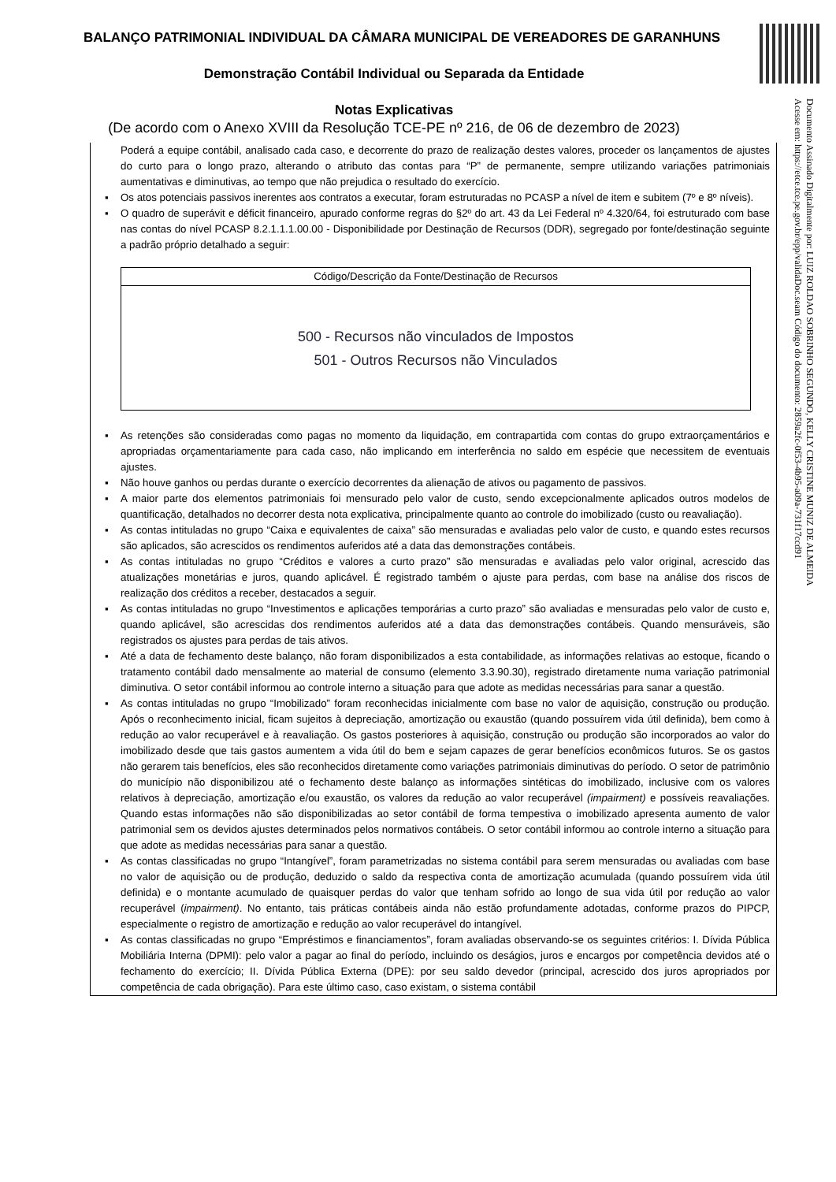BALANÇO PATRIMONIAL INDIVIDUAL DA CÂMARA MUNICIPAL DE VEREADORES DE GARANHUNS
Demonstração Contábil Individual ou Separada da Entidade
Notas Explicativas
(De acordo com o Anexo XVIII da Resolução TCE-PE nº 216, de 06 de dezembro de 2023)
Documento Assinado Digitalmente por: LUIZ ROLDAO SOBRINHO SEGUNDO, KELLY CRISTINE MUNIZ DE ALMEIDA
Acesse em: https://etce.tce.pe.gov.br/epp/validaDoc.seam Código do documento: 2859a2fc-0f53-4b95-a09a-731f17ccd91
Poderá a equipe contábil, analisado cada caso, e decorrente do prazo de realização destes valores, proceder os lançamentos de ajustes do curto para o longo prazo, alterando o atributo das contas para “P” de permanente, sempre utilizando variações patrimoniais aumentativas e diminutivas, ao tempo que não prejudica o resultado do exercício.
▪ Os atos potenciais passivos inerentes aos contratos a executar, foram estruturadas no PCASP a nível de item e subitem (7º e 8º níveis).
▪ O quadro de superávit e déficit financeiro, apurado conforme regras do §2º do art. 43 da Lei Federal nº 4.320/64, foi estruturado com base nas contas do nível PCASP 8.2.1.1.1.00.00 - Disponibilidade por Destinação de Recursos (DDR), segregado por fonte/destinação seguinte a padrão próprio detalhado a seguir:
| Código/Descrição da Fonte/Destinação de Recursos |
| --- |
| 500 - Recursos não vinculados de Impostos 501 - Outros Recursos não Vinculados |
▪ As retenções são consideradas como pagas no momento da liquidação, em contrapartida com contas do grupo extraorçamentários e apropriadas orçamentariamente para cada caso, não implicando em interferência no saldo em espécie que necessitem de eventuais ajustes.
▪ Não houve ganhos ou perdas durante o exercício decorrentes da alienação de ativos ou pagamento de passivos.
▪ A maior parte dos elementos patrimoniais foi mensurado pelo valor de custo, sendo excepcionalmente aplicados outros modelos de quantificação, detalhados no decorrer desta nota explicativa, principalmente quanto ao controle do imobilizado (custo ou reavaliação).
▪ As contas intituladas no grupo “Caixa e equivalentes de caixa” são mensuradas e avaliadas pelo valor de custo, e quando estes recursos são aplicados, são acrescidos os rendimentos auferidos até a data das demonstrações contábeis.
▪ As contas intituladas no grupo “Créditos e valores a curto prazo” são mensuradas e avaliadas pelo valor original, acrescido das atualizações monetárias e juros, quando aplicável. É registrado também o ajuste para perdas, com base na análise dos riscos de realização dos créditos a receber, destacados a seguir.
▪ As contas intituladas no grupo “Investimentos e aplicações temporárias a curto prazo” são avaliadas e mensuradas pelo valor de custo e, quando aplicável, são acrescidas dos rendimentos auferidos até a data das demonstrações contábeis. Quando mensuráveis, são registrados os ajustes para perdas de tais ativos.
▪ Até a data de fechamento deste balanço, não foram disponibilizados a esta contabilidade, as informações relativas ao estoque, ficando o tratamento contábil dado mensalmente ao material de consumo (elemento 3.3.90.30), registrado diretamente numa variação patrimonial diminutiva. O setor contábil informou ao controle interno a situação para que adote as medidas necessárias para sanar a questão.
▪ As contas intituladas no grupo “Imobilizado” foram reconhecidas inicialmente com base no valor de aquisição, construção ou produção. Após o reconhecimento inicial, ficam sujeitos à depreciação, amortização ou exaustão (quando possuírem vida útil definida), bem como à redução ao valor recuperável e à reavaliação. Os gastos posteriores à aquisição, construção ou produção são incorporados ao valor do imobilizado desde que tais gastos aumentem a vida útil do bem e sejam capazes de gerar benefícios econômicos futuros. Se os gastos não gerarem tais benefícios, eles são reconhecidos diretamente como variações patrimoniais diminutivas do período. O setor de patrimônio do município não disponibilizou até o fechamento deste balanço as informações sintéticas do imobilizado, inclusive com os valores relativos à depreciação, amortização e/ou exaustão, os valores da redução ao valor recuperável (impairment) e possíveis reavaliações. Quando estas informações não são disponibilizadas ao setor contábil de forma tempestiva o imobilizado apresenta aumento de valor patrimonial sem os devidos ajustes determinados pelos normativos contábeis. O setor contábil informou ao controle interno a situação para que adote as medidas necessárias para sanar a questão.
▪ As contas classificadas no grupo “Intangível”, foram parametrizadas no sistema contábil para serem mensuradas ou avaliadas com base no valor de aquisição ou de produção, deduzido o saldo da respectiva conta de amortização acumulada (quando possuírem vida útil definida) e o montante acumulado de quaisquer perdas do valor que tenham sofrido ao longo de sua vida útil por redução ao valor recuperável (impairment). No entanto, tais práticas contábeis ainda não estão profundamente adotadas, conforme prazos do PIPCP, especialmente o registro de amortização e redução ao valor recuperável do intangível.
▪ As contas classificadas no grupo “Empréstimos e financiamentos”, foram avaliadas observando-se os seguintes critérios: I. Dívida Pública Mobiliária Interna (DPMI): pelo valor a pagar ao final do período, incluindo os deságios, juros e encargos por competência devidos até o fechamento do exercício; II. Dívida Pública Externa (DPE): por seu saldo devedor (principal, acrescido dos juros apropriados por competência de cada obrigação). Para este último caso, caso existam, o sistema contábil